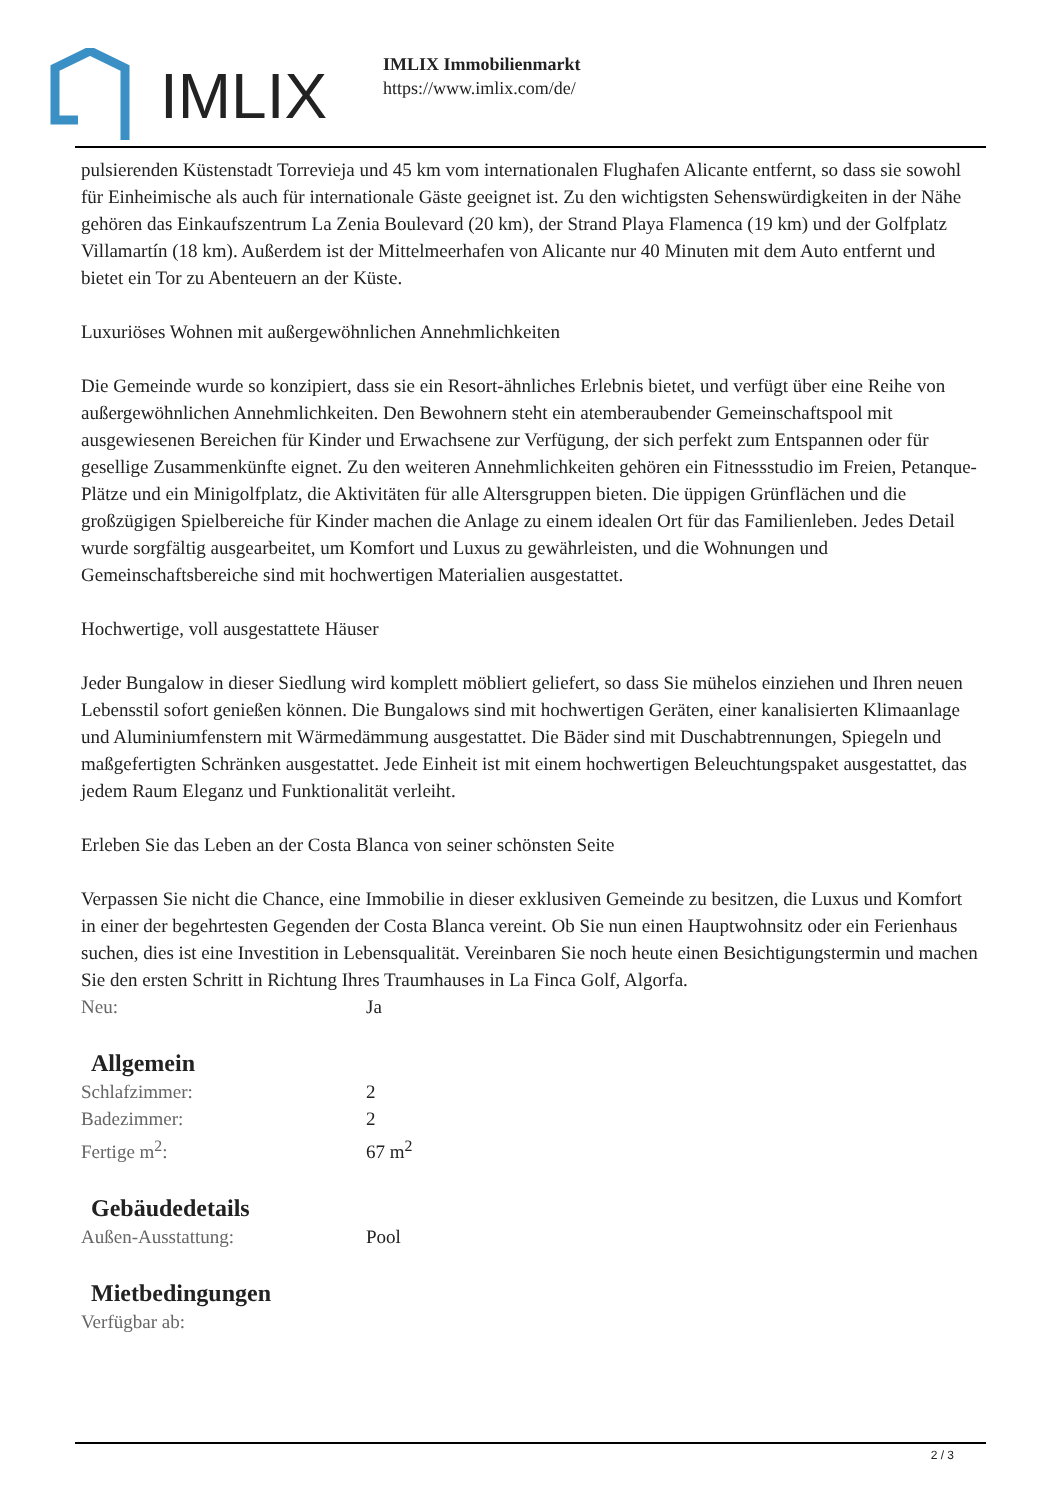IMLIX
IMLIX Immobilienmarkt
https://www.imlix.com/de/
pulsierenden Küstenstadt Torrevieja und 45 km vom internationalen Flughafen Alicante entfernt, so dass sie sowohl für Einheimische als auch für internationale Gäste geeignet ist. Zu den wichtigsten Sehenswürdigkeiten in der Nähe gehören das Einkaufszentrum La Zenia Boulevard (20 km), der Strand Playa Flamenca (19 km) und der Golfplatz Villamartín (18 km). Außerdem ist der Mittelmeerhafen von Alicante nur 40 Minuten mit dem Auto entfernt und bietet ein Tor zu Abenteuern an der Küste.
Luxuriöses Wohnen mit außergewöhnlichen Annehmlichkeiten
Die Gemeinde wurde so konzipiert, dass sie ein Resort-ähnliches Erlebnis bietet, und verfügt über eine Reihe von außergewöhnlichen Annehmlichkeiten. Den Bewohnern steht ein atemberaubender Gemeinschaftspool mit ausgewiesenen Bereichen für Kinder und Erwachsene zur Verfügung, der sich perfekt zum Entspannen oder für gesellige Zusammenkünfte eignet. Zu den weiteren Annehmlichkeiten gehören ein Fitnessstudio im Freien, Petanque-Plätze und ein Minigolfplatz, die Aktivitäten für alle Altersgruppen bieten. Die üppigen Grünflächen und die großzügigen Spielbereiche für Kinder machen die Anlage zu einem idealen Ort für das Familienleben. Jedes Detail wurde sorgfältig ausgearbeitet, um Komfort und Luxus zu gewährleisten, und die Wohnungen und Gemeinschaftsbereiche sind mit hochwertigen Materialien ausgestattet.
Hochwertige, voll ausgestattete Häuser
Jeder Bungalow in dieser Siedlung wird komplett möbliert geliefert, so dass Sie mühelos einziehen und Ihren neuen Lebensstil sofort genießen können. Die Bungalows sind mit hochwertigen Geräten, einer kanalisierten Klimaanlage und Aluminiumfenstern mit Wärmedämmung ausgestattet. Die Bäder sind mit Duschabtrennungen, Spiegeln und maßgefertigten Schränken ausgestattet. Jede Einheit ist mit einem hochwertigen Beleuchtungspaket ausgestattet, das jedem Raum Eleganz und Funktionalität verleiht.
Erleben Sie das Leben an der Costa Blanca von seiner schönsten Seite
Verpassen Sie nicht die Chance, eine Immobilie in dieser exklusiven Gemeinde zu besitzen, die Luxus und Komfort in einer der begehrtesten Gegenden der Costa Blanca vereint. Ob Sie nun einen Hauptwohnsitz oder ein Ferienhaus suchen, dies ist eine Investition in Lebensqualität. Vereinbaren Sie noch heute einen Besichtigungstermin und machen Sie den ersten Schritt in Richtung Ihres Traumhauses in La Finca Golf, Algorfa.
| Neu: | Ja |
Allgemein
| Schlafzimmer: | 2 |
| Badezimmer: | 2 |
| Fertige m<sup>2</sup>: | 67 m<sup>2</sup> |
Gebäudedetails
| Außen-Ausstattung: | Pool |
Mietbedingungen
| Verfügbar ab: | |
2 / 3